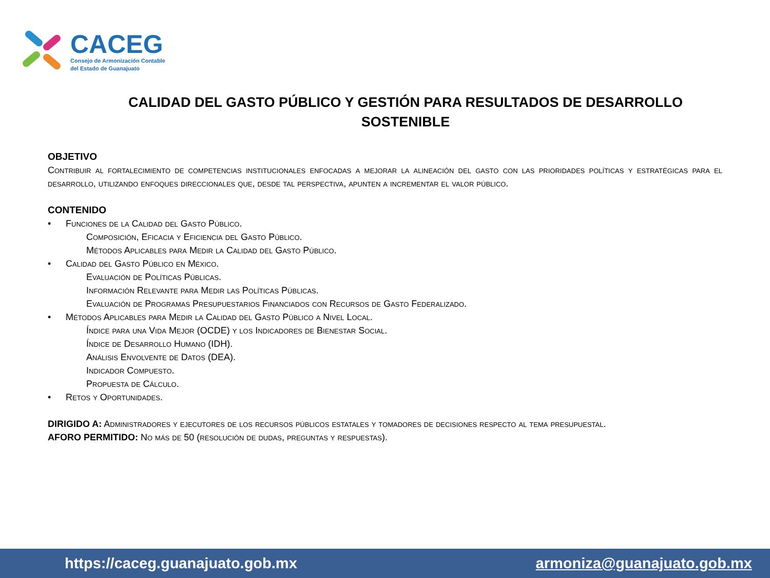CACEG
Consejo de Armonización Contable
del Estado de Guanajuato
CALIDAD DEL GASTO PÚBLICO Y GESTIÓN PARA RESULTADOS DE DESARROLLO SOSTENIBLE
OBJETIVO
Contribuir al fortalecimiento de competencias institucionales enfocadas a mejorar la alineación del gasto con las prioridades políticas y estratégicas para el desarrollo, utilizando enfoques direccionales que, desde tal perspectiva, apunten a incrementar el valor público.
CONTENIDO
• Funciones de la Calidad del Gasto Público.
Composición, Eficacia y Eficiencia del Gasto Público.
Métodos Aplicables para Medir la Calidad del Gasto Público.
• Calidad del Gasto Público en México.
Evaluación de Políticas Públicas.
Información Relevante para Medir las Políticas Públicas.
Evaluación de Programas Presupuestarios Financiados con Recursos de Gasto Federalizado.
• Métodos Aplicables para Medir la Calidad del Gasto Público a Nivel Local.
Índice para una Vida Mejor (OCDE) y los Indicadores de Bienestar Social.
Índice de Desarrollo Humano (IDH).
Análisis Envolvente de Datos (DEA).
Indicador Compuesto.
Propuesta de Cálculo.
• Retos y Oportunidades.
DIRIGIDO A: Administradores y ejecutores de los recursos públicos estatales y tomadores de decisiones respecto al tema presupuestal.
AFORO PERMITIDO: No más de 50 (resolución de dudas, preguntas y respuestas).
https://caceg.guanajuato.gob.mx armoniza@guanajuato.gob.mx